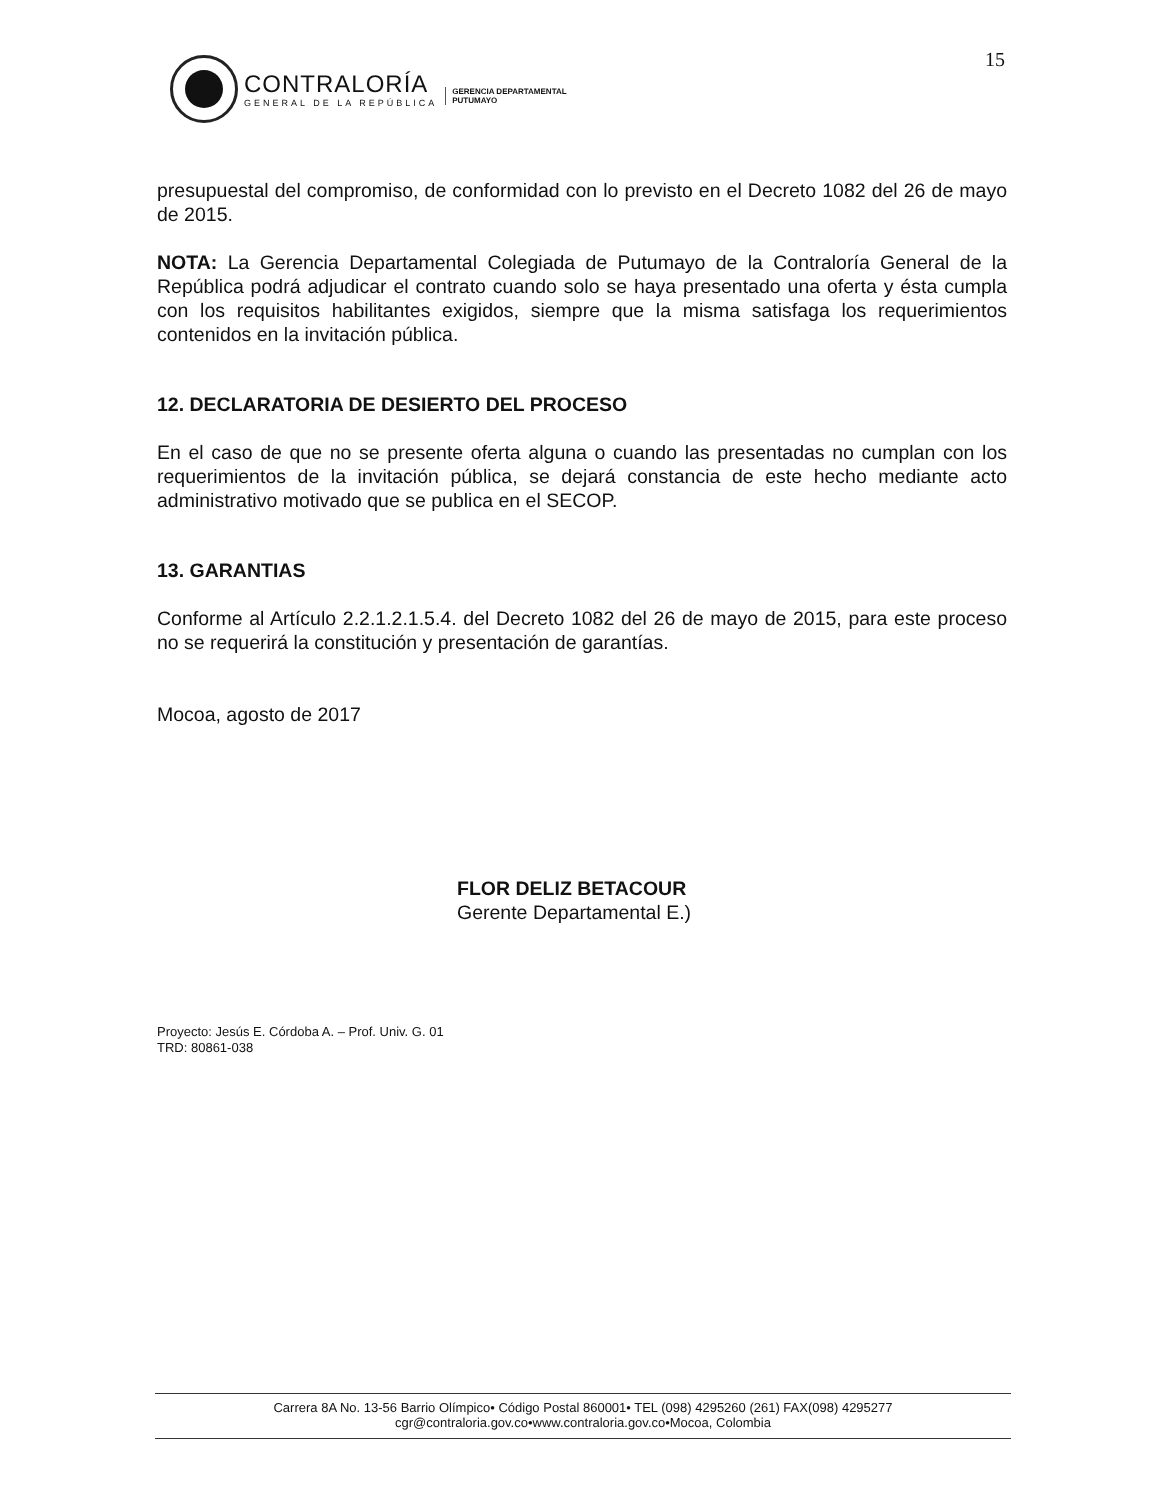15
CONTRALORÍA
GENERAL DE LA REPÚBLICA
GERENCIA DEPARTAMENTAL
PUTUMAYO
presupuestal del compromiso, de conformidad con lo previsto en el Decreto 1082 del 26 de mayo de 2015.
NOTA: La Gerencia Departamental Colegiada de Putumayo de la Contraloría General de la República podrá adjudicar el contrato cuando solo se haya presentado una oferta y ésta cumpla con los requisitos habilitantes exigidos, siempre que la misma satisfaga los requerimientos contenidos en la invitación pública.
12. DECLARATORIA DE DESIERTO DEL PROCESO
En el caso de que no se presente oferta alguna o cuando las presentadas no cumplan con los requerimientos de la invitación pública, se dejará constancia de este hecho mediante acto administrativo motivado que se publica en el SECOP.
13. GARANTIAS
Conforme al Artículo 2.2.1.2.1.5.4. del Decreto 1082 del 26 de mayo de 2015, para este proceso no se requerirá la constitución y presentación de garantías.
Mocoa, agosto de 2017
FLOR DELIZ BETACOUR
Gerente Departamental E.)
Proyecto: Jesús E. Córdoba A. – Prof. Univ. G. 01
TRD: 80861-038
Carrera 8A No. 13-56 Barrio Olímpico• Código Postal 860001• TEL (098) 4295260 (261) FAX(098) 4295277
cgr@contraloria.gov.co•www.contraloria.gov.co•Mocoa, Colombia